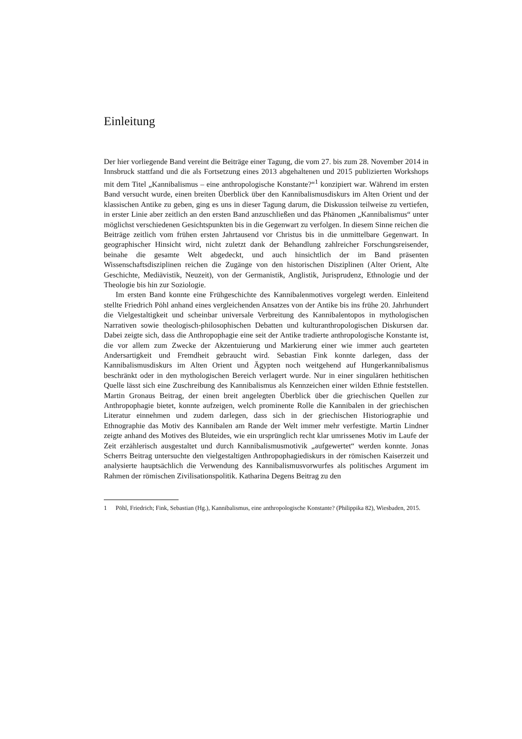Einleitung
Der hier vorliegende Band vereint die Beiträge einer Tagung, die vom 27. bis zum 28. November 2014 in Innsbruck stattfand und die als Fortsetzung eines 2013 abgehaltenen und 2015 publizierten Workshops mit dem Titel „Kannibalismus – eine anthropologische Konstante?“<sup>1</sup> konzipiert war. Während im ersten Band versucht wurde, einen breiten Überblick über den Kannibalismusdiskurs im Alten Orient und der klassischen Antike zu geben, ging es uns in dieser Tagung darum, die Diskussion teilweise zu vertiefen, in erster Linie aber zeitlich an den ersten Band anzuschließen und das Phänomen „Kannibalismus“ unter möglichst verschiedenen Gesichtspunkten bis in die Gegenwart zu verfolgen. In diesem Sinne reichen die Beiträge zeitlich vom frühen ersten Jahrtausend vor Christus bis in die unmittelbare Gegenwart. In geographischer Hinsicht wird, nicht zuletzt dank der Behandlung zahlreicher Forschungsreisender, beinahe die gesamte Welt abgedeckt, und auch hinsichtlich der im Band präsenten Wissenschaftsdisziplinen reichen die Zugänge von den historischen Disziplinen (Alter Orient, Alte Geschichte, Mediävistik, Neuzeit), von der Germanistik, Anglistik, Jurisprudenz, Ethnologie und der Theologie bis hin zur Soziologie.
Im ersten Band konnte eine Frühgeschichte des Kannibalenmotives vorgelegt werden. Einleitend stellte Friedrich Pöhl anhand eines vergleichenden Ansatzes von der Antike bis ins frühe 20. Jahrhundert die Vielgestaltigkeit und scheinbar universale Verbreitung des Kannibalentopos in mythologischen Narrativen sowie theologisch-philosophischen Debatten und kulturanthropologischen Diskursen dar. Dabei zeigte sich, dass die Anthropophagie eine seit der Antike tradierte anthropologische Konstante ist, die vor allem zum Zwecke der Akzentuierung und Markierung einer wie immer auch gearteten Andersartigkeit und Fremdheit gebraucht wird. Sebastian Fink konnte darlegen, dass der Kannibalismusdiskurs im Alten Orient und Ägypten noch weitgehend auf Hungerkannibalismus beschränkt oder in den mythologischen Bereich verlagert wurde. Nur in einer singulären hethitischen Quelle lässt sich eine Zuschreibung des Kannibalismus als Kennzeichen einer wilden Ethnie feststellen. Martin Gronaus Beitrag, der einen breit angelegten Überblick über die griechischen Quellen zur Anthropophagie bietet, konnte aufzeigen, welch prominente Rolle die Kannibalen in der griechischen Literatur einnehmen und zudem darlegen, dass sich in der griechischen Historiographie und Ethnographie das Motiv des Kannibalen am Rande der Welt immer mehr verfestigte. Martin Lindner zeigte anhand des Motives des Bluteides, wie ein ursprünglich recht klar umrissenes Motiv im Laufe der Zeit erzählerisch ausgestaltet und durch Kannibalismusmotivik „aufgewertet“ werden konnte. Jonas Scherrs Beitrag untersuchte den vielgestaltigen Anthropophagiediskurs in der römischen Kaiserzeit und analysierte hauptsächlich die Verwendung des Kannibalismusvorwurfes als politisches Argument im Rahmen der römischen Zivilisationspolitik. Katharina Degens Beitrag zu den
1 Pöhl, Friedrich; Fink, Sebastian (Hg.), Kannibalismus, eine anthropologische Konstante? (Philippika 82), Wiesbaden, 2015.